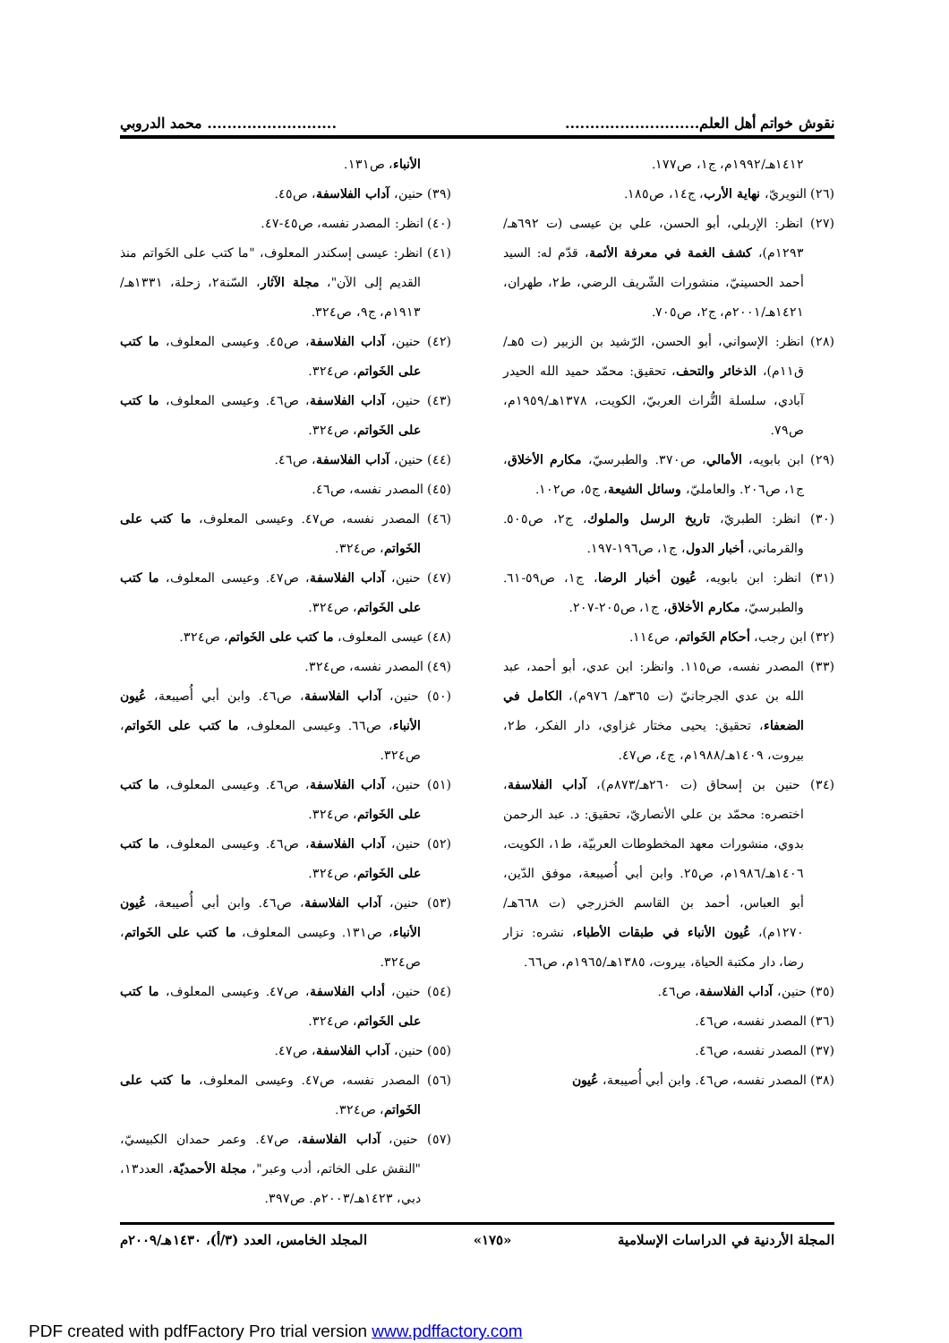نقوش خواتم أهل العلم..................................................... محمد الدروبي
١٤١٢هـ/١٩٩٢م، ج١، ص١٧٧.
(٢٦) النويريّ، نهاية الأرب، ج١٤، ص١٨٥.
(٢٧) انظر: الإربلي، أبو الحسن، علي بن عيسى (ت ٦٩٢هـ/١٢٩٣م)، كشف الغمة في معرفة الأئمة، قدّم له: السيد أحمد الحسينيّ، منشورات الشّريف الرضي، ط٢، طهران، ١٤٢١هـ/٢٠٠١م، ج٢، ص٧٠٥.
(٢٨) انظر: الإسواني، أبو الحسن، الرّشيد بن الزبير (ت ٥هـ/ق١١م)، الذخائر والتحف، تحقيق: محمّد حميد الله الحيدر آبادي، سلسلة التُّراث العربيّ، الكويت، ١٣٧٨هـ/١٩٥٩م، ص٧٩.
(٢٩) ابن بابويه، الأمالي، ص٣٧٠. والطبرسيّ، مكارم الأخلاق، ج١، ص٢٠٦. والعامليّ، وسائل الشيعة، ج٥، ص١٠٢.
(٣٠) انظر: الطبريّ، تاريخ الرسل والملوك، ج٢، ص٥٠٥. والقرماني، أخبار الدول، ج١، ص١٩٦-١٩٧.
(٣١) انظر: ابن بابويه، عُيون أخبار الرضا، ج١، ص٥٩-٦١. والطبرسيّ، مكارم الأخلاق، ج١، ص٢٠٥-٢٠٧.
(٣٢) ابن رجب، أحكام الخَواتم، ص١١٤.
(٣٣) المصدر نفسه، ص١١٥. وانظر: ابن عدي، أبو أحمد، عبد الله بن عدي الجرجانيّ (ت ٣٦٥هـ/ ٩٧٦م)، الكامل في الضعفاء، تحقيق: يحيى مختار غزاوي، دار الفكر، ط٢، بيروت، ١٤٠٩هـ/١٩٨٨م، ج٤، ص٤٧.
(٣٤) حنين بن إسحاق (ت ٢٦٠هـ/٨٧٣م)، آداب الفلاسفة، اختصره: محمّد بن علي الأنصاريّ، تحقيق: د. عبد الرحمن بدوي، منشورات معهد المخطوطات العربيّة، ط١، الكويت، ١٤٠٦هـ/١٩٨٦م، ص٢٥. وابن أبي أُصيبعة، موفق الدّين، أبو العباس، أحمد بن القاسم الخزرجي (ت ٦٦٨هـ/١٢٧٠م)، عُيون الأنباء في طبقات الأطباء، نشره: نزار رضا، دار مكتبة الحياة، بيروت، ١٣٨٥هـ/١٩٦٥م، ص٦٦.
(٣٥) حنين، آداب الفلاسفة، ص٤٦.
(٣٦) المصدر نفسه، ص٤٦.
(٣٧) المصدر نفسه، ص٤٦.
(٣٨) المصدر نفسه، ص٤٦. وابن أبي أُصيبعة، عُيون
الأنباء، ص١٣١.
(٣٩) حنين، آداب الفلاسفة، ص٤٥.
(٤٠) انظر: المصدر نفسه، ص٤٥-٤٧.
(٤١) انظر: عيسى إسكندر المعلوف، "ما كتب على الخَواتم منذ القديم إلى الآن"، مجلة الآثار، السّنة٢، زحلة، ١٣٣١هـ/١٩١٣م، ج٩، ص٣٢٤.
(٤٢) حنين، آداب الفلاسفة، ص٤٥. وعيسى المعلوف، ما كتب على الخَواتم، ص٣٢٤.
(٤٣) حنين، آداب الفلاسفة، ص٤٦. وعيسى المعلوف، ما كتب على الخَواتم، ص٣٢٤.
(٤٤) حنين، آداب الفلاسفة، ص٤٦.
(٤٥) المصدر نفسه، ص٤٦.
(٤٦) المصدر نفسه، ص٤٧. وعيسى المعلوف، ما كتب على الخَواتم، ص٣٢٤.
(٤٧) حنين، آداب الفلاسفة، ص٤٧. وعيسى المعلوف، ما كتب على الخَواتم، ص٣٢٤.
(٤٨) عيسى المعلوف، ما كتب على الخَواتم، ص٣٢٤.
(٤٩) المصدر نفسه، ص٣٢٤.
(٥٠) حنين، آداب الفلاسفة، ص٤٦. وابن أبي أُصيبعة، عُيون الأنباء، ص٦٦. وعيسى المعلوف، ما كتب على الخَواتم، ص٣٢٤.
(٥١) حنين، آداب الفلاسفة، ص٤٦. وعيسى المعلوف، ما كتب على الخَواتم، ص٣٢٤.
(٥٢) حنين، آداب الفلاسفة، ص٤٦. وعيسى المعلوف، ما كتب على الخَواتم، ص٣٢٤.
(٥٣) حنين، آداب الفلاسفة، ص٤٦. وابن أبي أُصيبعة، عُيون الأنباء، ص١٣١. وعيسى المعلوف، ما كتب على الخَواتم، ص٣٢٤.
(٥٤) حنين، أداب الفلاسفة، ص٤٧. وعيسى المعلوف، ما كتب على الخَواتم، ص٣٢٤.
(٥٥) حنين، آداب الفلاسفة، ص٤٧.
(٥٦) المصدر نفسه، ص٤٧. وعيسى المعلوف، ما كتب على الخَواتم، ص٣٢٤.
(٥٧) حنين، آداب الفلاسفة، ص٤٧. وعمر حمدان الكبيسيّ، "النقش على الخاتم، أدب وعبر"، مجلة الأحمديّة، العدد١٣، دبي، ١٤٢٣هـ/٢٠٠٣م. ص٣٩٧.
المجلة الأردنية في الدراسات الإسلامية «١٧٥» المجلد الخامس، العدد (٣/أ)، ١٤٣٠هـ/٢٠٠٩م
PDF created with pdfFactory Pro trial version www.pdffactory.com